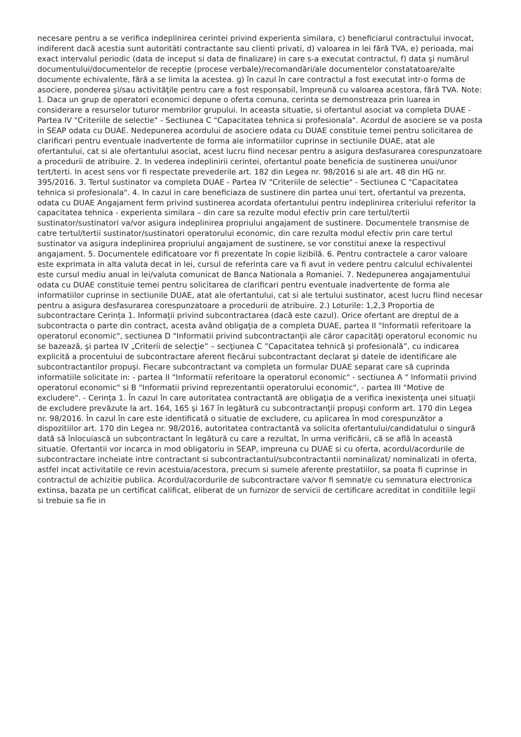necesare pentru a se verifica indeplinirea cerintei privind experienta similara, c) beneficiarul contractului invocat, indiferent dacă acestia sunt autoritäti contractante sau clienti privati, d) valoarea in lei fără TVA, e) perioada, mai exact intervalul periodic (data de inceput si data de finalizare) in care s-a executat contractul, f) data şi numărul documentului/documentelor de receptie (procese verbale)/recomandări/ale documentelor constatatoare/alte documente echivalente, fără a se limita la acestea. g) în cazul în care contractul a fost executat intr-o forma de asociere, ponderea şi/sau activităţile pentru care a fost responsabil, împreună cu valoarea acestora, fără TVA. Note: 1. Daca un grup de operatori economici depune o oferta comuna, cerinta se demonstreaza prin luarea in considerare a resurselor tuturor membrilor grupului. In aceasta situatie, si ofertantul asociat va completa DUAE - Partea IV "Criteriile de selectie" - Sectiunea C "Capacitatea tehnica si profesionala". Acordul de asociere se va posta in SEAP odata cu DUAE. Nedepunerea acordului de asociere odata cu DUAE constituie temei pentru solicitarea de clarificari pentru eventuale inadvertente de forma ale informatiilor cuprinse in sectiunile DUAE, atat ale ofertantului, cat si ale ofertantului asociat, acest lucru fiind necesar pentru a asigura desfasurarea corespunzatoare a procedurii de atribuire. 2. In vederea indeplinirii cerintei, ofertantul poate beneficia de sustinerea unui/unor tert/terti. In acest sens vor fi respectate prevederile art. 182 din Legea nr. 98/2016 si ale art. 48 din HG nr. 395/2016. 3. Tertul sustinator va completa DUAE - Partea IV "Criteriile de selectie" - Sectiunea C "Capacitatea tehnica si profesionala". 4. In cazul in care beneficiaza de sustinere din partea unui tert, ofertantul va prezenta, odata cu DUAE Angajament ferm privind sustinerea acordata ofertantului pentru indeplinirea criteriului referitor la capacitatea tehnica - experienta similara – din care sa rezulte modul efectiv prin care tertul/tertii sustinator/sustinatori va/vor asigura indeplinirea propriului angajament de sustinere. Documentele transmise de catre tertul/tertii sustinator/sustinatori operatorului economic, din care rezulta modul efectiv prin care tertul sustinator va asigura indeplinirea propriului angajament de sustinere, se vor constitui anexe la respectivul angajament. 5. Documentele edificatoare vor fi prezentate în copie lizibilă. 6. Pentru contractele a caror valoare este exprimata in alta valuta decat in lei, cursul de referinta care va fi avut in vedere pentru calculul echivalentei este cursul mediu anual in lei/valuta comunicat de Banca Nationala a Romaniei. 7. Nedepunerea angajamentului odata cu DUAE constituie temei pentru solicitarea de clarificari pentru eventuale inadvertente de forma ale informatiilor cuprinse in sectiunile DUAE, atat ale ofertantului, cat si ale tertului sustinator, acest lucru fiind necesar pentru a asigura desfasurarea corespunzatoare a procedurii de atribuire. 2.) Loturile: 1,2,3 Proportia de subcontractare Cerința 1. Informaţii privind subcontractarea (dacă este cazul). Orice ofertant are dreptul de a subcontracta o parte din contract, acesta având obligaţia de a completa DUAE, partea II "Informatii referitoare la operatorul economic", sectiunea D "Informatii privind subcontractanţii ale căror capacităţi operatorul economic nu se bazează, şi partea IV „Criterii de selecţie” – secţiunea C ”Capacitatea tehnică şi profesională”, cu indicarea explicită a procentului de subcontractare aferent fiecărui subcontractant declarat şi datele de identificare ale subcontractantilor propuşi. Fiecare subcontractant va completa un formular DUAE separat care să cuprinda informatiile solicitate in: - partea II "Informatii referitoare la operatorul economic" - sectiunea A " Informatii privind operatorul economic" si B "Informatii privind reprezentantii operatorului economic", - partea III "Motive de excludere". - Cerința 1. În cazul în care autoritatea contractantă are obligaţia de a verifica inexistenţa unei situaţii de excludere prevăzute la art. 164, 165 şi 167 în legătură cu subcontractanţii propuşi conform art. 170 din Legea nr. 98/2016. În cazul în care este identificată o situatie de excludere, cu aplicarea în mod corespunzător a dispozitiilor art. 170 din Legea nr. 98/2016, autoritatea contractantă va solicita ofertantului/candidatului o singură dată să înlocuiască un subcontractant în legătură cu care a rezultat, în urma verificării, că se află în această situatie. Ofertantii vor incarca in mod obligatoriu in SEAP, impreuna cu DUAE si cu oferta, acordul/acordurile de subcontractare incheiate intre contractant si subcontractantul/subcontractantii nominalizat/ nominalizati in oferta, astfel incat activitatile ce revin acestuia/acestora, precum si sumele aferente prestatiilor, sa poata fi cuprinse in contractul de achizitie publica. Acordul/acordurile de subcontractare va/vor fi semnat/e cu semnatura electronica extinsa, bazata pe un certificat calificat, eliberat de un furnizor de servicii de certificare acreditat in conditiile legii si trebuie sa fie in